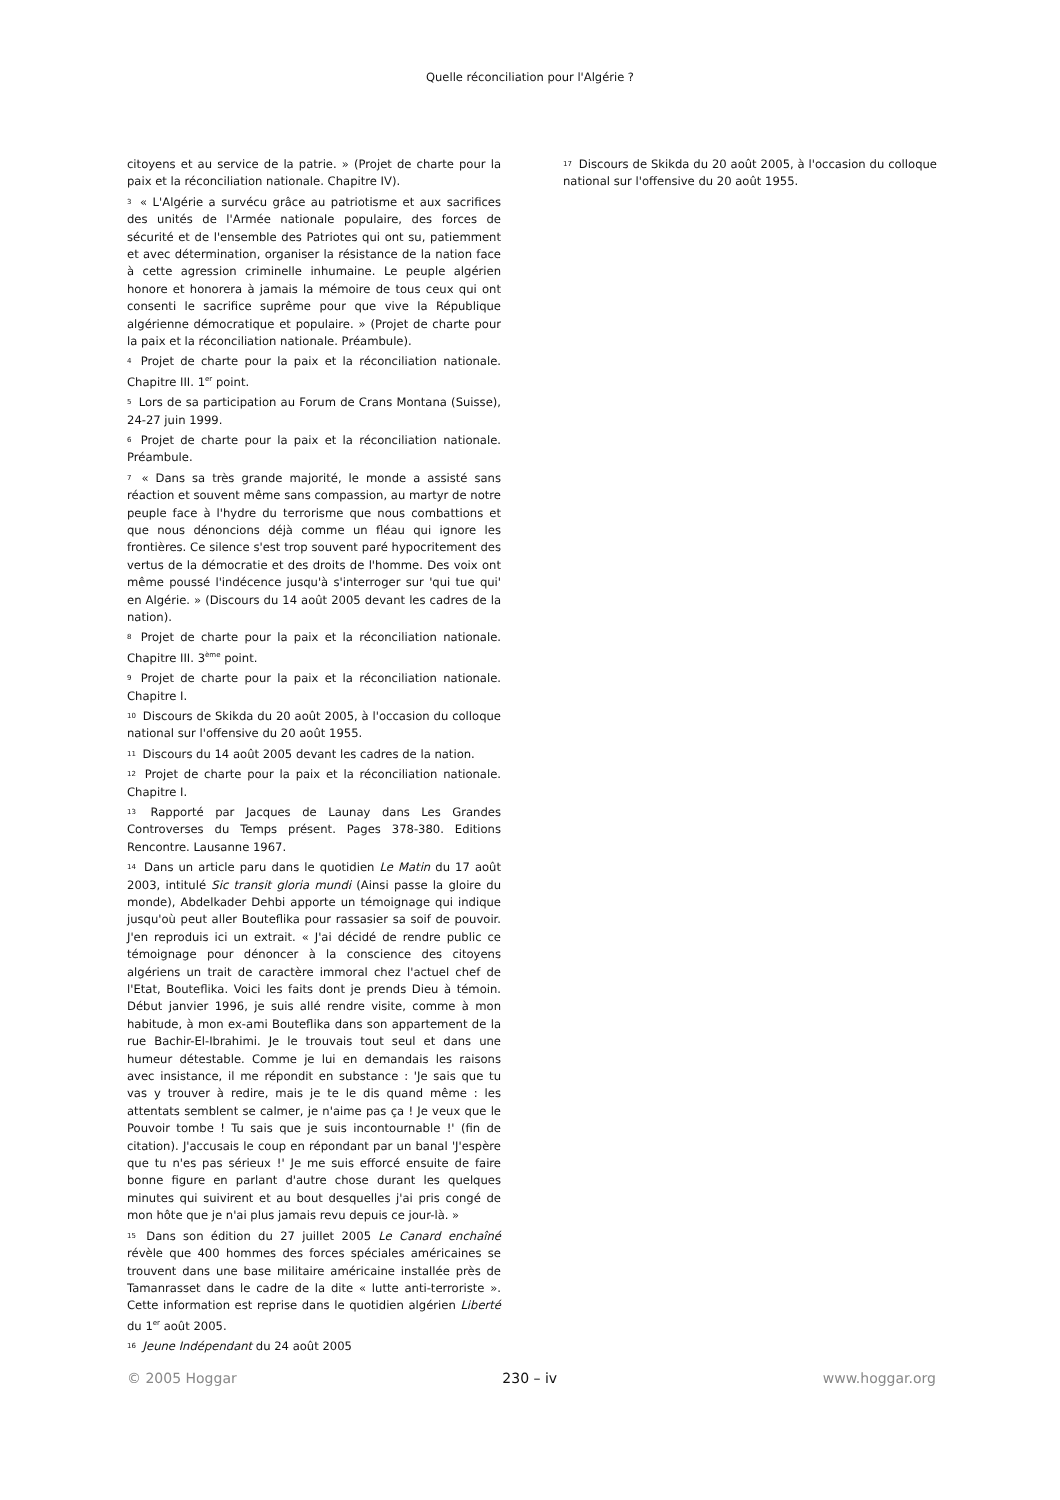Quelle réconciliation pour l'Algérie ?
citoyens et au service de la patrie. » (Projet de charte pour la paix et la réconciliation nationale. Chapitre IV).
3 « L'Algérie a survécu grâce au patriotisme et aux sacrifices des unités de l'Armée nationale populaire, des forces de sécurité et de l'ensemble des Patriotes qui ont su, patiemment et avec détermination, organiser la résistance de la nation face à cette agression criminelle inhumaine. Le peuple algérien honore et honorera à jamais la mémoire de tous ceux qui ont consenti le sacrifice suprême pour que vive la République algérienne démocratique et populaire. » (Projet de charte pour la paix et la réconciliation nationale. Préambule).
4 Projet de charte pour la paix et la réconciliation nationale. Chapitre III. 1<sup>er</sup> point.
5 Lors de sa participation au Forum de Crans Montana (Suisse), 24-27 juin 1999.
6 Projet de charte pour la paix et la réconciliation nationale. Préambule.
7 « Dans sa très grande majorité, le monde a assisté sans réaction et souvent même sans compassion, au martyr de notre peuple face à l'hydre du terrorisme que nous combattions et que nous dénoncions déjà comme un fléau qui ignore les frontières. Ce silence s'est trop souvent paré hypocritement des vertus de la démocratie et des droits de l'homme. Des voix ont même poussé l'indécence jusqu'à s'interroger sur 'qui tue qui' en Algérie. » (Discours du 14 août 2005 devant les cadres de la nation).
8 Projet de charte pour la paix et la réconciliation nationale. Chapitre III. 3<sup>ème</sup> point.
9 Projet de charte pour la paix et la réconciliation nationale. Chapitre I.
10 Discours de Skikda du 20 août 2005, à l'occasion du colloque national sur l'offensive du 20 août 1955.
11 Discours du 14 août 2005 devant les cadres de la nation.
12 Projet de charte pour la paix et la réconciliation nationale. Chapitre I.
13 Rapporté par Jacques de Launay dans Les Grandes Controverses du Temps présent. Pages 378-380. Editions Rencontre. Lausanne 1967.
14 Dans un article paru dans le quotidien Le Matin du 17 août 2003, intitulé Sic transit gloria mundi (Ainsi passe la gloire du monde), Abdelkader Dehbi apporte un témoignage qui indique jusqu'où peut aller Bouteflika pour rassasier sa soif de pouvoir. J'en reproduis ici un extrait. « J'ai décidé de rendre public ce témoignage pour dénoncer à la conscience des citoyens algériens un trait de caractère immoral chez l'actuel chef de l'Etat, Bouteflika. Voici les faits dont je prends Dieu à témoin. Début janvier 1996, je suis allé rendre visite, comme à mon habitude, à mon ex-ami Bouteflika dans son appartement de la rue Bachir-El-Ibrahimi. Je le trouvais tout seul et dans une humeur détestable. Comme je lui en demandais les raisons avec insistance, il me répondit en substance : 'Je sais que tu vas y trouver à redire, mais je te le dis quand même : les attentats semblent se calmer, je n'aime pas ça ! Je veux que le Pouvoir tombe ! Tu sais que je suis incontournable !' (fin de citation). J'accusais le coup en répondant par un banal 'J'espère que tu n'es pas sérieux !' Je me suis efforcé ensuite de faire bonne figure en parlant d'autre chose durant les quelques minutes qui suivirent et au bout desquelles j'ai pris congé de mon hôte que je n'ai plus jamais revu depuis ce jour-là. »
15 Dans son édition du 27 juillet 2005 Le Canard enchaîné révèle que 400 hommes des forces spéciales américaines se trouvent dans une base militaire américaine installée près de Tamanrasset dans le cadre de la dite « lutte anti-terroriste ». Cette information est reprise dans le quotidien algérien Liberté du 1<sup>er</sup> août 2005.
16 Jeune Indépendant du 24 août 2005
17 Discours de Skikda du 20 août 2005, à l'occasion du colloque national sur l'offensive du 20 août 1955.
© 2005 Hoggar 230 – iv www.hoggar.org